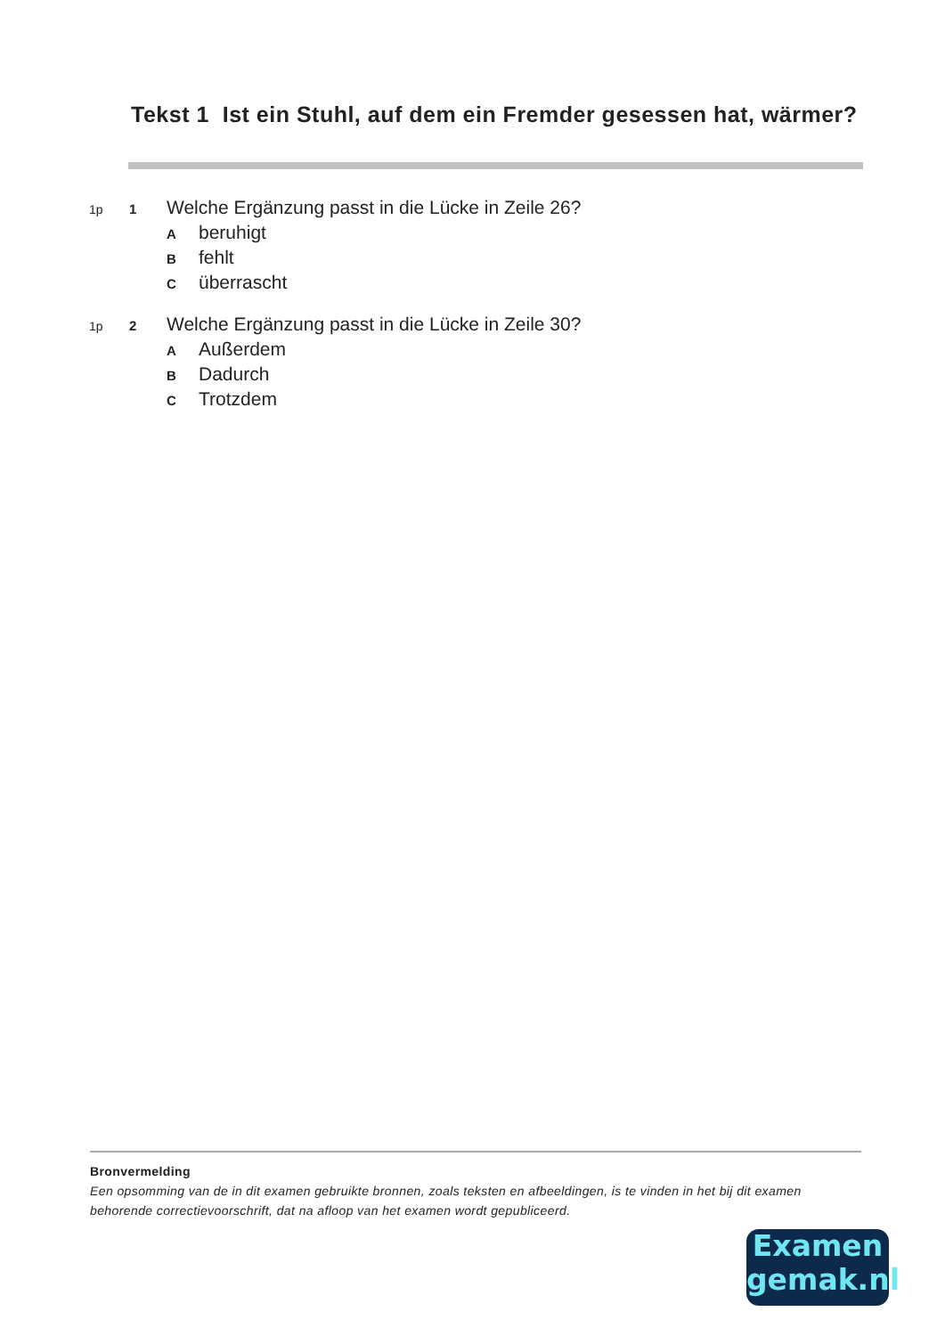Tekst 1 Ist ein Stuhl, auf dem ein Fremder gesessen hat, wärmer?
1p 1 Welche Ergänzung passt in die Lücke in Zeile 26?
Aberuhigt
Bfehlt
Cüberrascht
1p 2 Welche Ergänzung passt in die Lücke in Zeile 30?
A Außerdem
B Dadurch
C Trotzdem
Bronvermelding
Een opsomming van de in dit examen gebruikte bronnen, zoals teksten en afbeeldingen, is te vinden in het bij dit examen behorende correctievoorschrift, dat na afloop van het examen wordt gepubliceerd.
Examen
gemak.nl